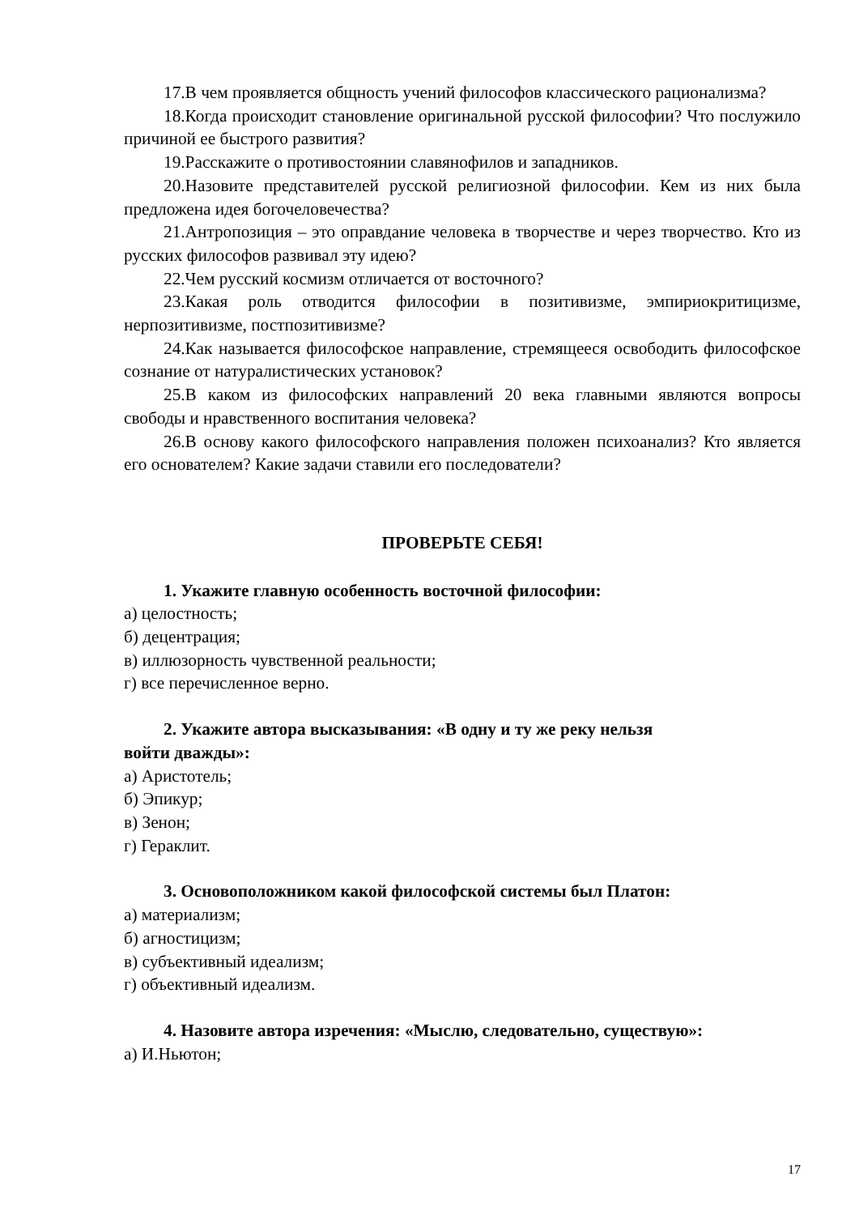17.В чем проявляется общность учений философов классического рационализма?
18.Когда происходит становление оригинальной русской философии? Что послужило причиной ее быстрого развития?
19.Расскажите о противостоянии славянофилов и западников.
20.Назовите представителей русской религиозной философии. Кем из них была предложена идея богочеловечества?
21.Антропозиция – это оправдание человека в творчестве и через творчество. Кто из русских философов развивал эту идею?
22.Чем русский космизм отличается от восточного?
23.Какая роль отводится философии в позитивизме, эмпириокритицизме, нерпозитивизме, постпозитивизме?
24.Как называется философское направление, стремящееся освободить философское сознание от натуралистических установок?
25.В каком из философских направлений 20 века главными являются вопросы свободы и нравственного воспитания человека?
26.В основу какого философского направления положен психоанализ? Кто является его основателем? Какие задачи ставили его последователи?
ПРОВЕРЬТЕ СЕБЯ!
1. Укажите главную особенность восточной философии:
а) целостность;
б) децентрация;
в) иллюзорность чувственной реальности;
г) все перечисленное верно.
2. Укажите автора высказывания: «В одну и ту же реку нельзя
войти дважды»:
а) Аристотель;
б) Эпикур;
в) Зенон;
г) Гераклит.
3. Основоположником какой философской системы был Платон:
а) материализм;
б) агностицизм;
в) субъективный идеализм;
г) объективный идеализм.
4. Назовите автора изречения: «Мыслю, следовательно, существую»:
а) И.Ньютон;
17